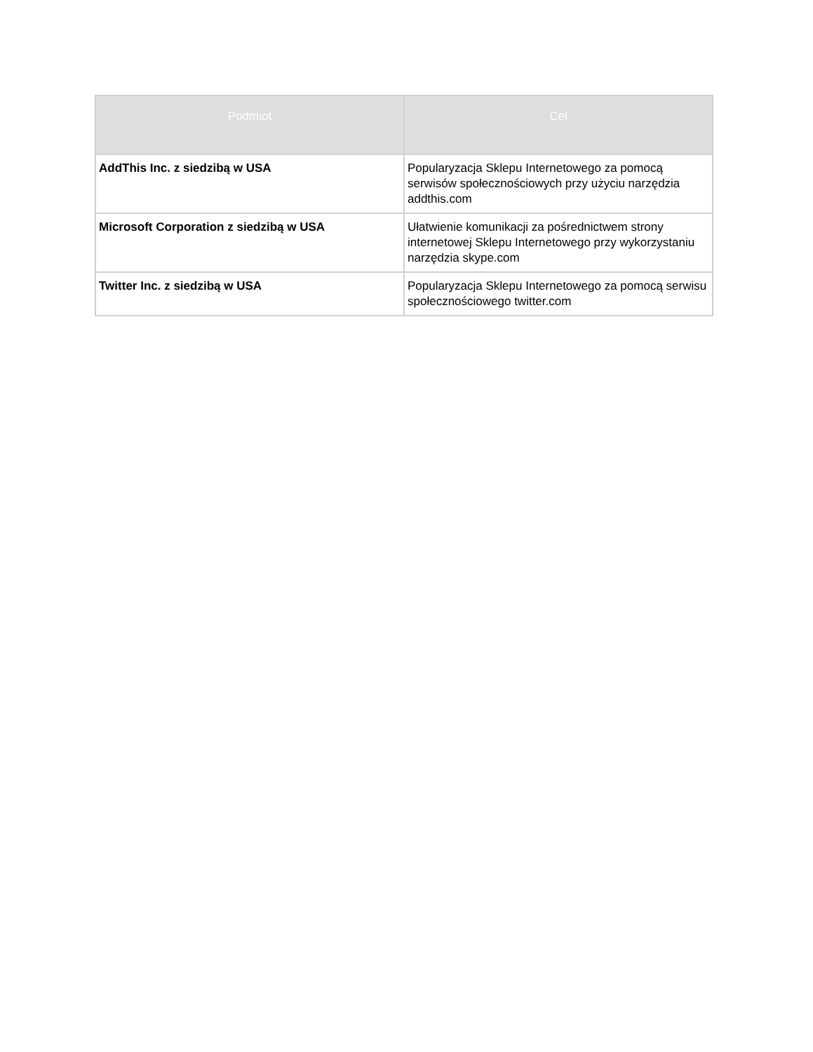| Podmiot | Cel |
| --- | --- |
| AddThis Inc. z siedzibą w USA | Popularyzacja Sklepu Internetowego za pomocą serwisów społecznościowych przy użyciu narzędzia addthis.com |
| Microsoft Corporation z siedzibą w USA | Ułatwienie komunikacji za pośrednictwem strony internetowej Sklepu Internetowego przy wykorzystaniu narzędzia skype.com |
| Twitter Inc. z siedzibą w USA | Popularyzacja Sklepu Internetowego za pomocą serwisu społecznościowego twitter.com |